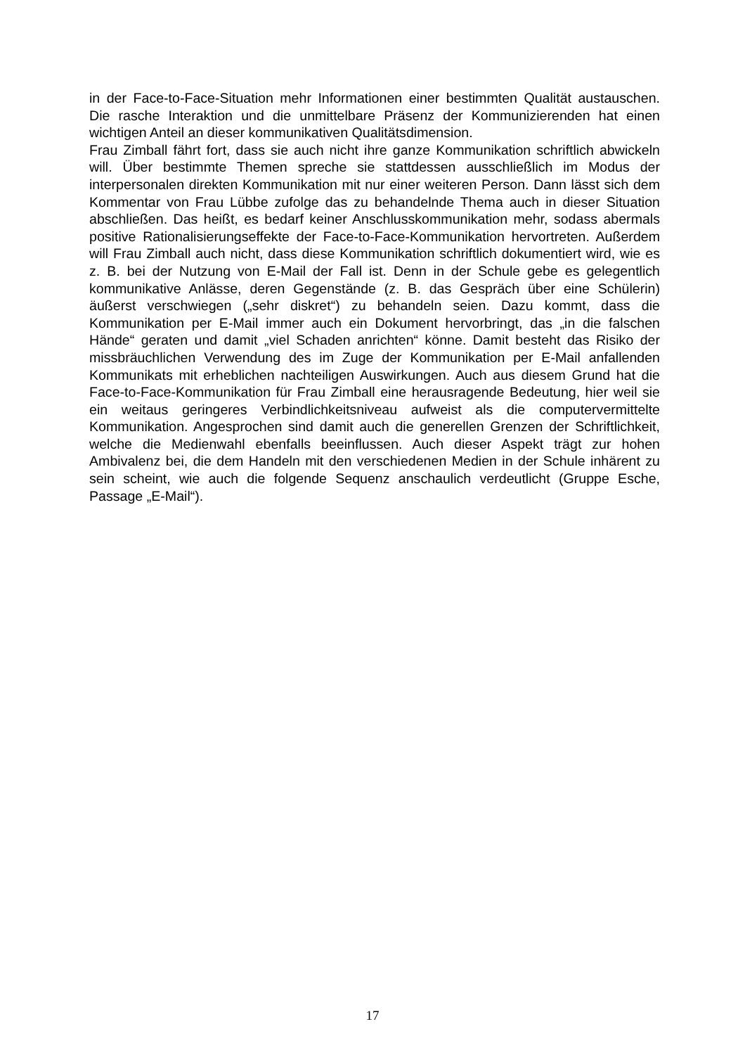in der Face-to-Face-Situation mehr Informationen einer bestimmten Qualität austauschen. Die rasche Interaktion und die unmittelbare Präsenz der Kommunizierenden hat einen wichtigen Anteil an dieser kommunikativen Qualitätsdimension.
Frau Zimball fährt fort, dass sie auch nicht ihre ganze Kommunikation schriftlich abwickeln will. Über bestimmte Themen spreche sie stattdessen ausschließlich im Modus der interpersonalen direkten Kommunikation mit nur einer weiteren Person. Dann lässt sich dem Kommentar von Frau Lübbe zufolge das zu behandelnde Thema auch in dieser Situation abschließen. Das heißt, es bedarf keiner Anschlusskommunikation mehr, sodass abermals positive Rationalisierungseffekte der Face-to-Face-Kommunikation hervortreten. Außerdem will Frau Zimball auch nicht, dass diese Kommunikation schriftlich dokumentiert wird, wie es z. B. bei der Nutzung von E-Mail der Fall ist. Denn in der Schule gebe es gelegentlich kommunikative Anlässe, deren Gegenstände (z. B. das Gespräch über eine Schülerin) äußerst verschwiegen („sehr diskret“) zu behandeln seien. Dazu kommt, dass die Kommunikation per E-Mail immer auch ein Dokument hervorbringt, das „in die falschen Hände“ geraten und damit „viel Schaden anrichten“ könne. Damit besteht das Risiko der missbräuchlichen Verwendung des im Zuge der Kommunikation per E-Mail anfallenden Kommunikats mit erheblichen nachteiligen Auswirkungen. Auch aus diesem Grund hat die Face-to-Face-Kommunikation für Frau Zimball eine herausragende Bedeutung, hier weil sie ein weitaus geringeres Verbindlichkeitsniveau aufweist als die computervermittelte Kommunikation. Angesprochen sind damit auch die generellen Grenzen der Schriftlichkeit, welche die Medienwahl ebenfalls beeinflussen. Auch dieser Aspekt trägt zur hohen Ambivalenz bei, die dem Handeln mit den verschiedenen Medien in der Schule inhärent zu sein scheint, wie auch die folgende Sequenz anschaulich verdeutlicht (Gruppe Esche, Passage „E-Mail“).
17